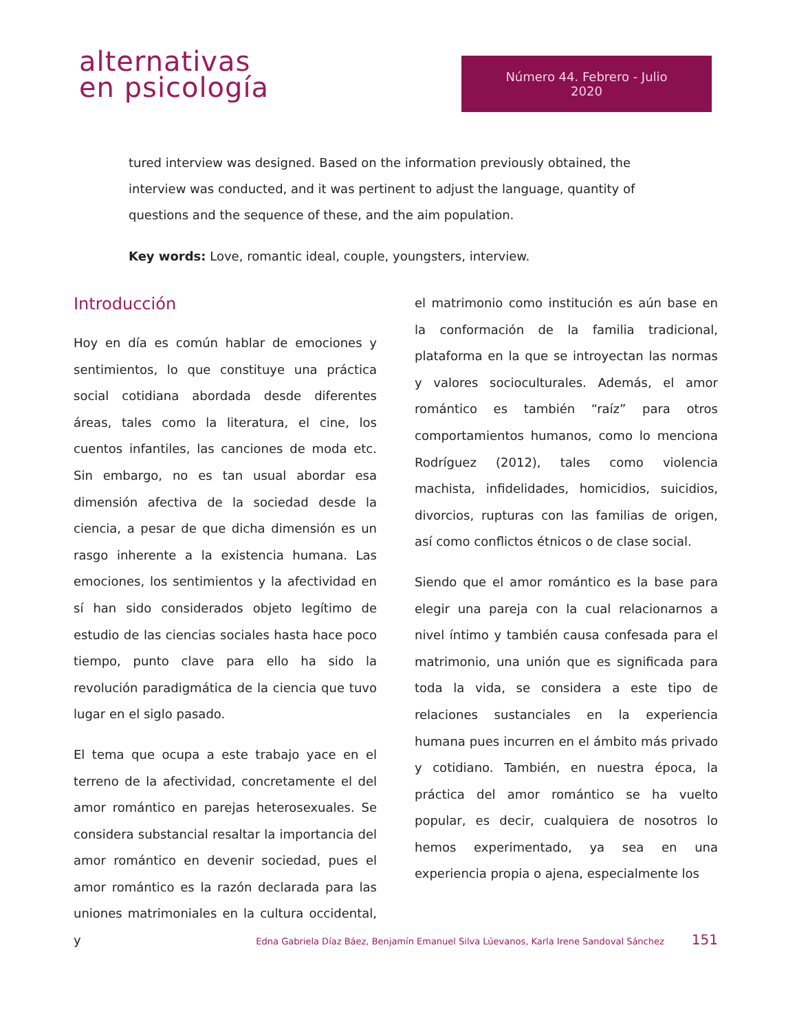alternativas
en psicología
Número 44. Febrero - Julio 2020
tured interview was designed. Based on the information previously obtained, the interview was conducted, and it was pertinent to adjust the language, quantity of questions and the sequence of these, and the aim population.
Key words: Love, romantic ideal, couple, youngsters, interview.
Introducción
Hoy en día es común hablar de emociones y sentimientos, lo que constituye una práctica social cotidiana abordada desde diferentes áreas, tales como la literatura, el cine, los cuentos infantiles, las canciones de moda etc. Sin embargo, no es tan usual abordar esa dimensión afectiva de la sociedad desde la ciencia, a pesar de que dicha dimensión es un rasgo inherente a la existencia humana. Las emociones, los sentimientos y la afectividad en sí han sido considerados objeto legítimo de estudio de las ciencias sociales hasta hace poco tiempo, punto clave para ello ha sido la revolución paradigmática de la ciencia que tuvo lugar en el siglo pasado.
El tema que ocupa a este trabajo yace en el terreno de la afectividad, concretamente el del amor romántico en parejas heterosexuales. Se considera substancial resaltar la importancia del amor romántico en devenir sociedad, pues el amor romántico es la razón declarada para las uniones matrimoniales en la cultura occidental, y
el matrimonio como institución es aún base en la conformación de la familia tradicional, plataforma en la que se introyectan las normas y valores socioculturales. Además, el amor romántico es también “raíz” para otros comportamientos humanos, como lo menciona Rodríguez (2012), tales como violencia machista, infidelidades, homicidios, suicidios, divorcios, rupturas con las familias de origen, así como conflictos étnicos o de clase social.
Siendo que el amor romántico es la base para elegir una pareja con la cual relacionarnos a nivel íntimo y también causa confesada para el matrimonio, una unión que es significada para toda la vida, se considera a este tipo de relaciones sustanciales en la experiencia humana pues incurren en el ámbito más privado y cotidiano. También, en nuestra época, la práctica del amor romántico se ha vuelto popular, es decir, cualquiera de nosotros lo hemos experimentado, ya sea en una experiencia propia o ajena, especialmente los
Edna Gabriela Díaz Báez, Benjamín Emanuel Silva Lúevanos, Karla Irene Sandoval Sánchez 151